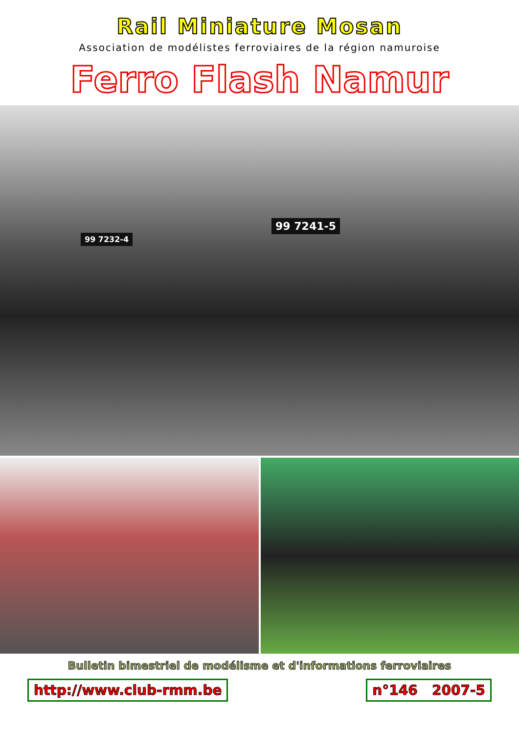Rail Miniature Mosan
Association de modélistes ferroviaires de la région namuroise
Ferro Flash Namur
99 7232-4
99 7241-5
Bulletin bimestriel de modélisme et d'informations ferroviaires
http://www.club-rmm.be n°146 2007-5